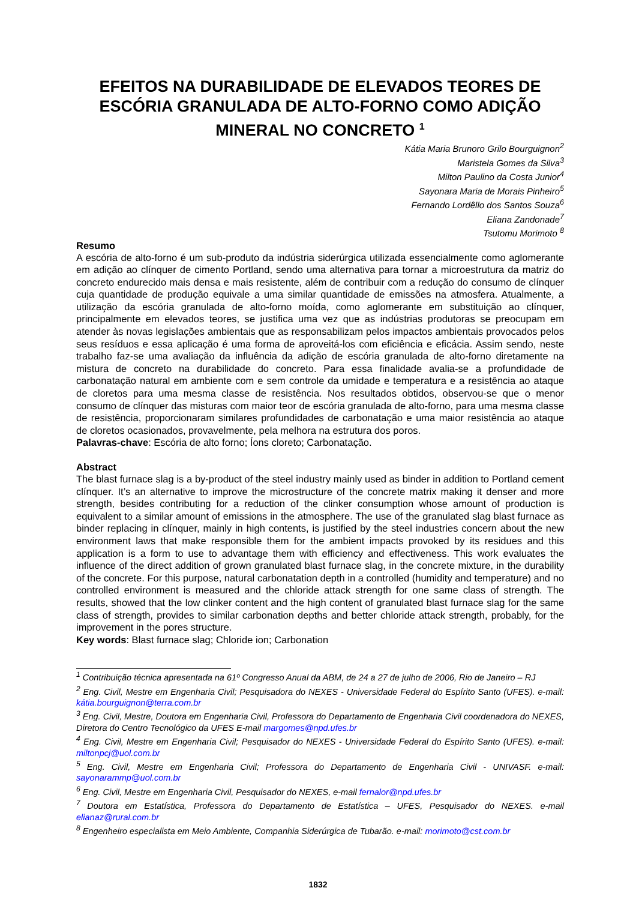EFEITOS NA DURABILIDADE DE ELEVADOS TEORES DE ESCÓRIA GRANULADA DE ALTO-FORNO COMO ADIÇÃO MINERAL NO CONCRETO <sup>1</sup>
Kátia Maria Brunoro Grilo Bourguignon<sup>2</sup>
Maristela Gomes da Silva<sup>3</sup>
Milton Paulino da Costa Junior<sup>4</sup>
Sayonara Maria de Morais Pinheiro<sup>5</sup>
Fernando Lordêllo dos Santos Souza<sup>6</sup>
Eliana Zandonade<sup>7</sup>
Tsutomu Morimoto <sup>8</sup>
Resumo
A escória de alto-forno é um sub-produto da indústria siderúrgica utilizada essencialmente como aglomerante em adição ao clínquer de cimento Portland, sendo uma alternativa para tornar a microestrutura da matriz do concreto endurecido mais densa e mais resistente, além de contribuir com a redução do consumo de clínquer cuja quantidade de produção equivale a uma similar quantidade de emissões na atmosfera. Atualmente, a utilização da escória granulada de alto-forno moída, como aglomerante em substituição ao clínquer, principalmente em elevados teores, se justifica uma vez que as indústrias produtoras se preocupam em atender às novas legislações ambientais que as responsabilizam pelos impactos ambientais provocados pelos seus resíduos e essa aplicação é uma forma de aproveitá-los com eficiência e eficácia. Assim sendo, neste trabalho faz-se uma avaliação da influência da adição de escória granulada de alto-forno diretamente na mistura de concreto na durabilidade do concreto. Para essa finalidade avalia-se a profundidade de carbonatação natural em ambiente com e sem controle da umidade e temperatura e a resistência ao ataque de cloretos para uma mesma classe de resistência. Nos resultados obtidos, observou-se que o menor consumo de clínquer das misturas com maior teor de escória granulada de alto-forno, para uma mesma classe de resistência, proporcionaram similares profundidades de carbonatação e uma maior resistência ao ataque de cloretos ocasionados, provavelmente, pela melhora na estrutura dos poros.
Palavras-chave: Escória de alto forno; Íons cloreto; Carbonatação.
Abstract
The blast furnace slag is a by-product of the steel industry mainly used as binder in addition to Portland cement clínquer. It’s an alternative to improve the microstructure of the concrete matrix making it denser and more strength, besides contributing for a reduction of the clinker consumption whose amount of production is equivalent to a similar amount of emissions in the atmosphere. The use of the granulated slag blast furnace as binder replacing in clínquer, mainly in high contents, is justified by the steel industries concern about the new environment laws that make responsible them for the ambient impacts provoked by its residues and this application is a form to use to advantage them with efficiency and effectiveness. This work evaluates the influence of the direct addition of grown granulated blast furnace slag, in the concrete mixture, in the durability of the concrete. For this purpose, natural carbonatation depth in a controlled (humidity and temperature) and no controlled environment is measured and the chloride attack strength for one same class of strength. The results, showed that the low clinker content and the high content of granulated blast furnace slag for the same class of strength, provides to similar carbonation depths and better chloride attack strength, probably, for the improvement in the pores structure.
Key words: Blast furnace slag; Chloride ion; Carbonation
<sup>1</sup> Contribuição técnica apresentada na 61º Congresso Anual da ABM, de 24 a 27 de julho de 2006, Rio de Janeiro – RJ
<sup>2</sup> Eng. Civil, Mestre em Engenharia Civil; Pesquisadora do NEXES - Universidade Federal do Espírito Santo (UFES). e-mail: kátia.bourguignon@terra.com.br
<sup>3</sup> Eng. Civil, Mestre, Doutora em Engenharia Civil, Professora do Departamento de Engenharia Civil coordenadora do NEXES, Diretora do Centro Tecnológico da UFES E-mail margomes@npd.ufes.br
<sup>4</sup> Eng. Civil, Mestre em Engenharia Civil; Pesquisador do NEXES - Universidade Federal do Espírito Santo (UFES). e-mail: miltonpcj@uol.com.br
<sup>5</sup> Eng. Civil, Mestre em Engenharia Civil; Professora do Departamento de Engenharia Civil - UNIVASF. e-mail: sayonarammp@uol.com.br
<sup>6</sup> Eng. Civil, Mestre em Engenharia Civil, Pesquisador do NEXES, e-mail fernalor@npd.ufes.br
<sup>7</sup> Doutora em Estatística, Professora do Departamento de Estatística – UFES, Pesquisador do NEXES. e-mail elianaz@rural.com.br
<sup>8</sup> Engenheiro especialista em Meio Ambiente, Companhia Siderúrgica de Tubarão. e-mail: morimoto@cst.com.br
1832